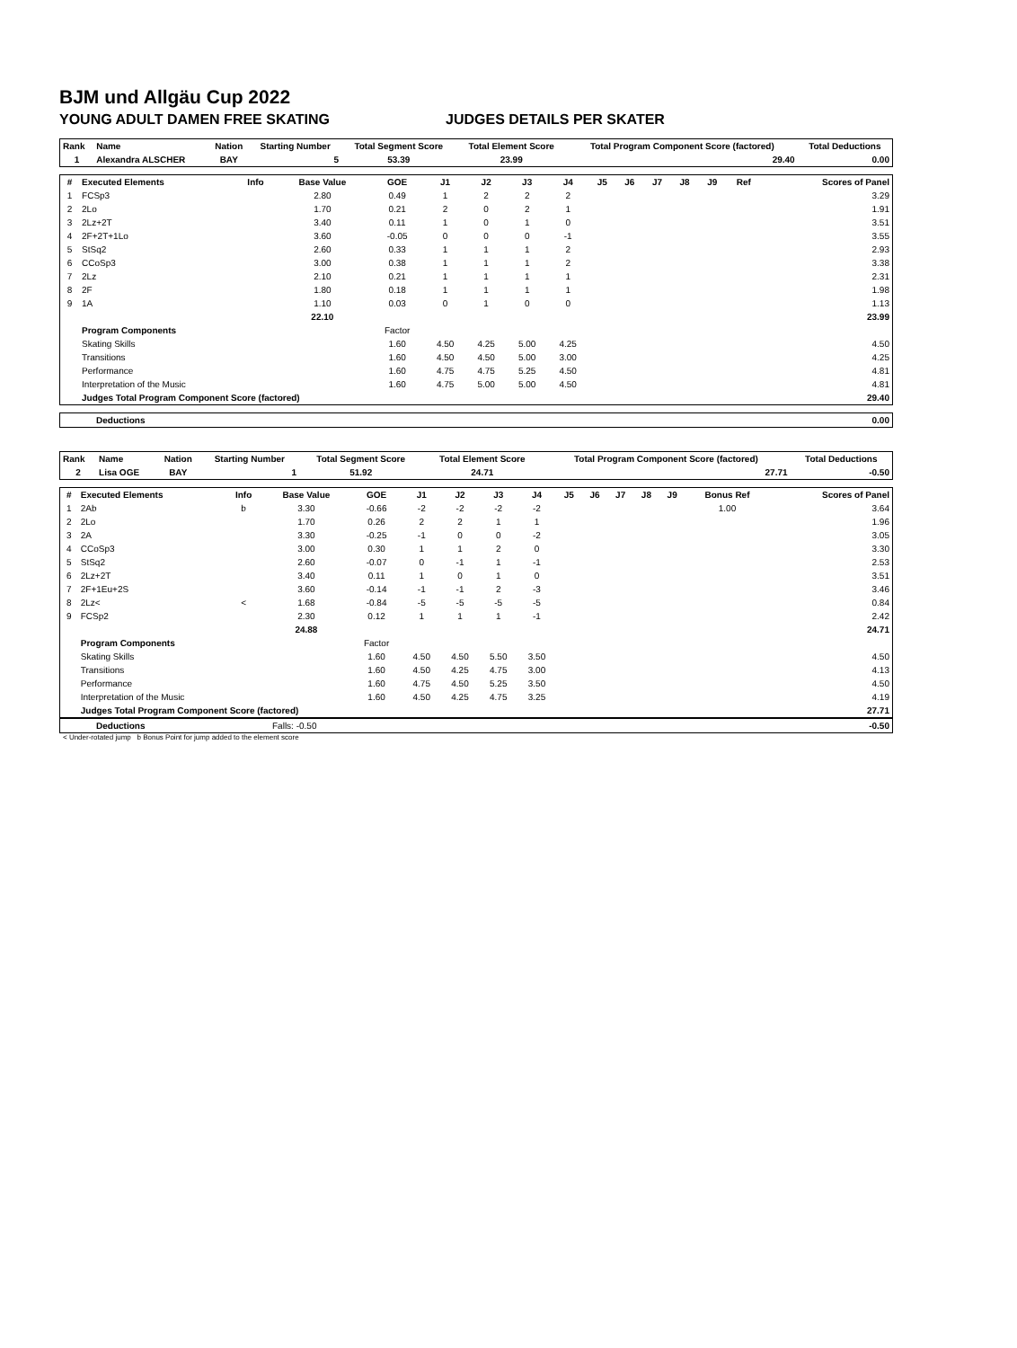BJM und Allgäu Cup 2022
YOUNG ADULT DAMEN FREE SKATING JUDGES DETAILS PER SKATER
| Rank | Name | Nation | Starting Number | Total Segment Score | Total Element Score | Total Program Component Score (factored) | Total Deductions |
| --- | --- | --- | --- | --- | --- | --- | --- |
| 1 | Alexandra ALSCHER | BAY | 5 | 53.39 | 23.99 | 29.40 | 0.00 |
| # | Executed Elements | Info | Base Value | GOE | J1 | J2 | J3 | J4 | J5 | J6 | J7 | J8 | J9 | Ref | Scores of Panel |
| --- | --- | --- | --- | --- | --- | --- | --- | --- | --- | --- | --- | --- | --- | --- | --- |
| 1 | FCSp3 | | 2.80 | 0.49 | 1 | 2 | 2 | 2 | | | | | | | 3.29 |
| 2 | 2Lo | | 1.70 | 0.21 | 2 | 0 | 2 | 1 | | | | | | | 1.91 |
| 3 | 2Lz+2T | | 3.40 | 0.11 | 1 | 0 | 1 | 0 | | | | | | | 3.51 |
| 4 | 2F+2T+1Lo | | 3.60 | -0.05 | 0 | 0 | 0 | -1 | | | | | | | 3.55 |
| 5 | StSq2 | | 2.60 | 0.33 | 1 | 1 | 1 | 2 | | | | | | | 2.93 |
| 6 | CCoSp3 | | 3.00 | 0.38 | 1 | 1 | 1 | 2 | | | | | | | 3.38 |
| 7 | 2Lz | | 2.10 | 0.21 | 1 | 1 | 1 | 1 | | | | | | | 2.31 |
| 8 | 2F | | 1.80 | 0.18 | 1 | 1 | 1 | 1 | | | | | | | 1.98 |
| 9 | 1A | | 1.10 | 0.03 | 0 | 1 | 0 | 0 | | | | | | | 1.13 |
| | | | 22.10 | | | | | | | | | | | | 23.99 |
| | Program Components | | | Factor | | | | | | | | | | | |
| | Skating Skills | | | 1.60 | 4.50 | 4.25 | 5.00 | 4.25 | | | | | | | 4.50 |
| | Transitions | | | 1.60 | 4.50 | 4.50 | 5.00 | 3.00 | | | | | | | 4.25 |
| | Performance | | | 1.60 | 4.75 | 4.75 | 5.25 | 4.50 | | | | | | | 4.81 |
| | Interpretation of the Music | | | 1.60 | 4.75 | 5.00 | 5.00 | 4.50 | | | | | | | 4.81 |
| | Judges Total Program Component Score (factored) | | | | | | | | | | | | | | 29.40 |
| Deductions | 0.00 |
| Rank | Name | Nation | Starting Number | Total Segment Score | Total Element Score | Total Program Component Score (factored) | Total Deductions |
| --- | --- | --- | --- | --- | --- | --- | --- |
| 2 | Lisa OGE | BAY | 1 | 51.92 | 24.71 | 27.71 | -0.50 |
| # | Executed Elements | Info | Base Value | GOE | J1 | J2 | J3 | J4 | J5 | J6 | J7 | J8 | J9 | Bonus Ref | Scores of Panel |
| --- | --- | --- | --- | --- | --- | --- | --- | --- | --- | --- | --- | --- | --- | --- | --- |
| 1 | 2Ab | b | 3.30 | -0.66 | -2 | -2 | -2 | -2 | | | | | | 1.00 | 3.64 |
| 2 | 2Lo | | 1.70 | 0.26 | 2 | 2 | 1 | 1 | | | | | | | 1.96 |
| 3 | 2A | | 3.30 | -0.25 | -1 | 0 | 0 | -2 | | | | | | | 3.05 |
| 4 | CCoSp3 | | 3.00 | 0.30 | 1 | 1 | 2 | 0 | | | | | | | 3.30 |
| 5 | StSq2 | | 2.60 | -0.07 | 0 | -1 | 1 | -1 | | | | | | | 2.53 |
| 6 | 2Lz+2T | | 3.40 | 0.11 | 1 | 0 | 1 | 0 | | | | | | | 3.51 |
| 7 | 2F+1Eu+2S | | 3.60 | -0.14 | -1 | -1 | 2 | -3 | | | | | | | 3.46 |
| 8 | 2Lz< | < | 1.68 | -0.84 | -5 | -5 | -5 | -5 | | | | | | | 0.84 |
| 9 | FCSp2 | | 2.30 | 0.12 | 1 | 1 | 1 | -1 | | | | | | | 2.42 |
| | | | 24.88 | | | | | | | | | | | | 24.71 |
| | Program Components | | | Factor | | | | | | | | | | | |
| | Skating Skills | | | 1.60 | 4.50 | 4.50 | 5.50 | 3.50 | | | | | | | 4.50 |
| | Transitions | | | 1.60 | 4.50 | 4.25 | 4.75 | 3.00 | | | | | | | 4.13 |
| | Performance | | | 1.60 | 4.75 | 4.50 | 5.25 | 3.50 | | | | | | | 4.50 |
| | Interpretation of the Music | | | 1.60 | 4.50 | 4.25 | 4.75 | 3.25 | | | | | | | 4.19 |
| | Judges Total Program Component Score (factored) | | | | | | | | | | | | | | 27.71 |
| Deductions | Falls: -0.50 | -0.50 |
< Under-rotated jump b Bonus Point for jump added to the element score